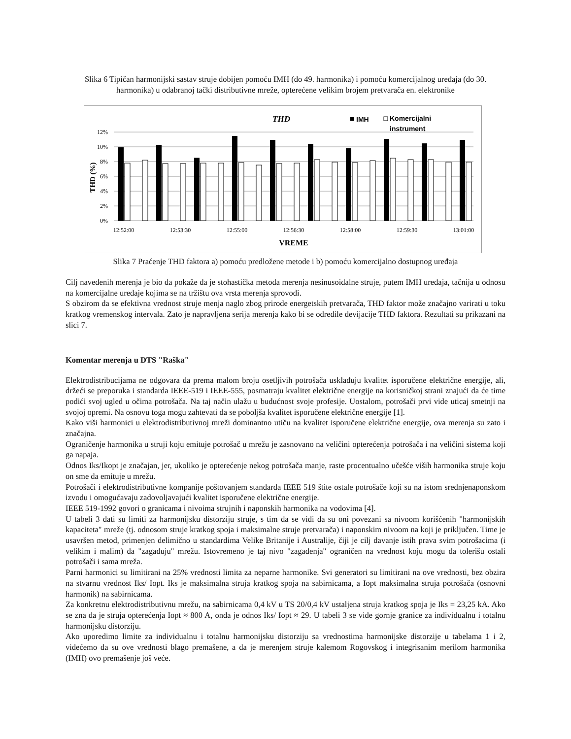Slika 6 Tipičan harmonijski sastav struje dobijen pomoću IMH (do 49. harmonika) i pomoću komercijalnog uređaja (do 30. harmonika) u odabranoj tački distributivne mreže, opterećene velikim brojem pretvarača en. elektronike
THD
IMH
Komercijalni
instrument
12%
10%
8%
6%
4%
2%
0%
THD (%)
12:52:00
12:53:30
12:55:00
12:56:30
12:58:00
12:59:30
13:01:00
VREME
Slika 7 Praćenje THD faktora a) pomoću predložene metode i b) pomoću komercijalno dostupnog uređaja
Cilj navedenih merenja je bio da pokaže da je stohastička metoda merenja nesinusoidalne struje, putem IMH uređaja, tačnija u odnosu na komercijalne uređaje kojima se na tržištu ova vrsta merenja sprovodi.
S obzirom da se efektivna vrednost struje menja naglo zbog prirode energetskih pretvarača, THD faktor može značajno varirati u toku kratkog vremenskog intervala. Zato je napravljena serija merenja kako bi se odredile devijacije THD faktora. Rezultati su prikazani na slici 7.
Komentar merenja u DTS "Raška"
Elektrodistribucijama ne odgovara da prema malom broju osetljivih potrošača usklađuju kvalitet isporučene električne energije, ali, držeći se preporuka i standarda IEEE-519 i IEEE-555, posmatraju kvalitet električne energije na korisničkoj strani znajući da će time podići svoj ugled u očima potrošača. Na taj način ulažu u budućnost svoje profesije. Uostalom, potrošači prvi vide uticaj smetnji na svojoj opremi. Na osnovu toga mogu zahtevati da se poboljša kvalitet isporučene električne energije [1].
Kako viši harmonici u elektrodistributivnoj mreži dominantno utiču na kvalitet isporučene električne energije, ova merenja su zato i značajna.
Ograničenje harmonika u struji koju emituje potrošač u mrežu je zasnovano na veličini opterećenja potrošača i na veličini sistema koji ga napaja.
Odnos Iks/Ikopt je značajan, jer, ukoliko je opterećenje nekog potrošača manje, raste procentualno učešće viših harmonika struje koju on sme da emituje u mrežu.
Potrošači i elektrodistributivne kompanije poštovanjem standarda IEEE 519 štite ostale potrošače koji su na istom srednjenaponskom izvodu i omogućavaju zadovoljavajući kvalitet isporučene električne energije.
IEEE 519-1992 govori o granicama i nivoima strujnih i naponskih harmonika na vodovima [4].
U tabeli 3 dati su limiti za harmonijsku distorziju struje, s tim da se vidi da su oni povezani sa nivoom korišćenih "harmonijskih kapaciteta" mreže (tj. odnosom struje kratkog spoja i maksimalne struje pretvarača) i naponskim nivoom na koji je priključen. Time je usavršen metod, primenjen delimično u standardima Velike Britanije i Australije, čiji je cilj davanje istih prava svim potrošacima (i velikim i malim) da "zagađuju" mrežu. Istovremeno je taj nivo "zagađenja" ograničen na vrednost koju mogu da tolerišu ostali potrošači i sama mreža.
Parni harmonici su limitirani na 25% vrednosti limita za neparne harmonike. Svi generatori su limitirani na ove vrednosti, bez obzira na stvarnu vrednost Iks/ Iopt. Iks je maksimalna struja kratkog spoja na sabirnicama, a Iopt maksimalna struja potrošača (osnovni harmonik) na sabirnicama.
Za konkretnu elektrodistributivnu mrežu, na sabirnicama 0,4 kV u TS 20/0,4 kV ustaljena struja kratkog spoja je Iks = 23,25 kA. Ako se zna da je struja opterećenja Iopt ≈ 800 A, onda je odnos Iks/ Iopt ≈ 29. U tabeli 3 se vide gornje granice za individualnu i totalnu harmonijsku distorziju.
Ako uporedimo limite za individualnu i totalnu harmonijsku distorziju sa vrednostima harmonijske distorzije u tabelama 1 i 2, videćemo da su ove vrednosti blago premašene, a da je merenjem struje kalemom Rogovskog i integrisanim merilom harmonika (IMH) ovo premašenje još veće.